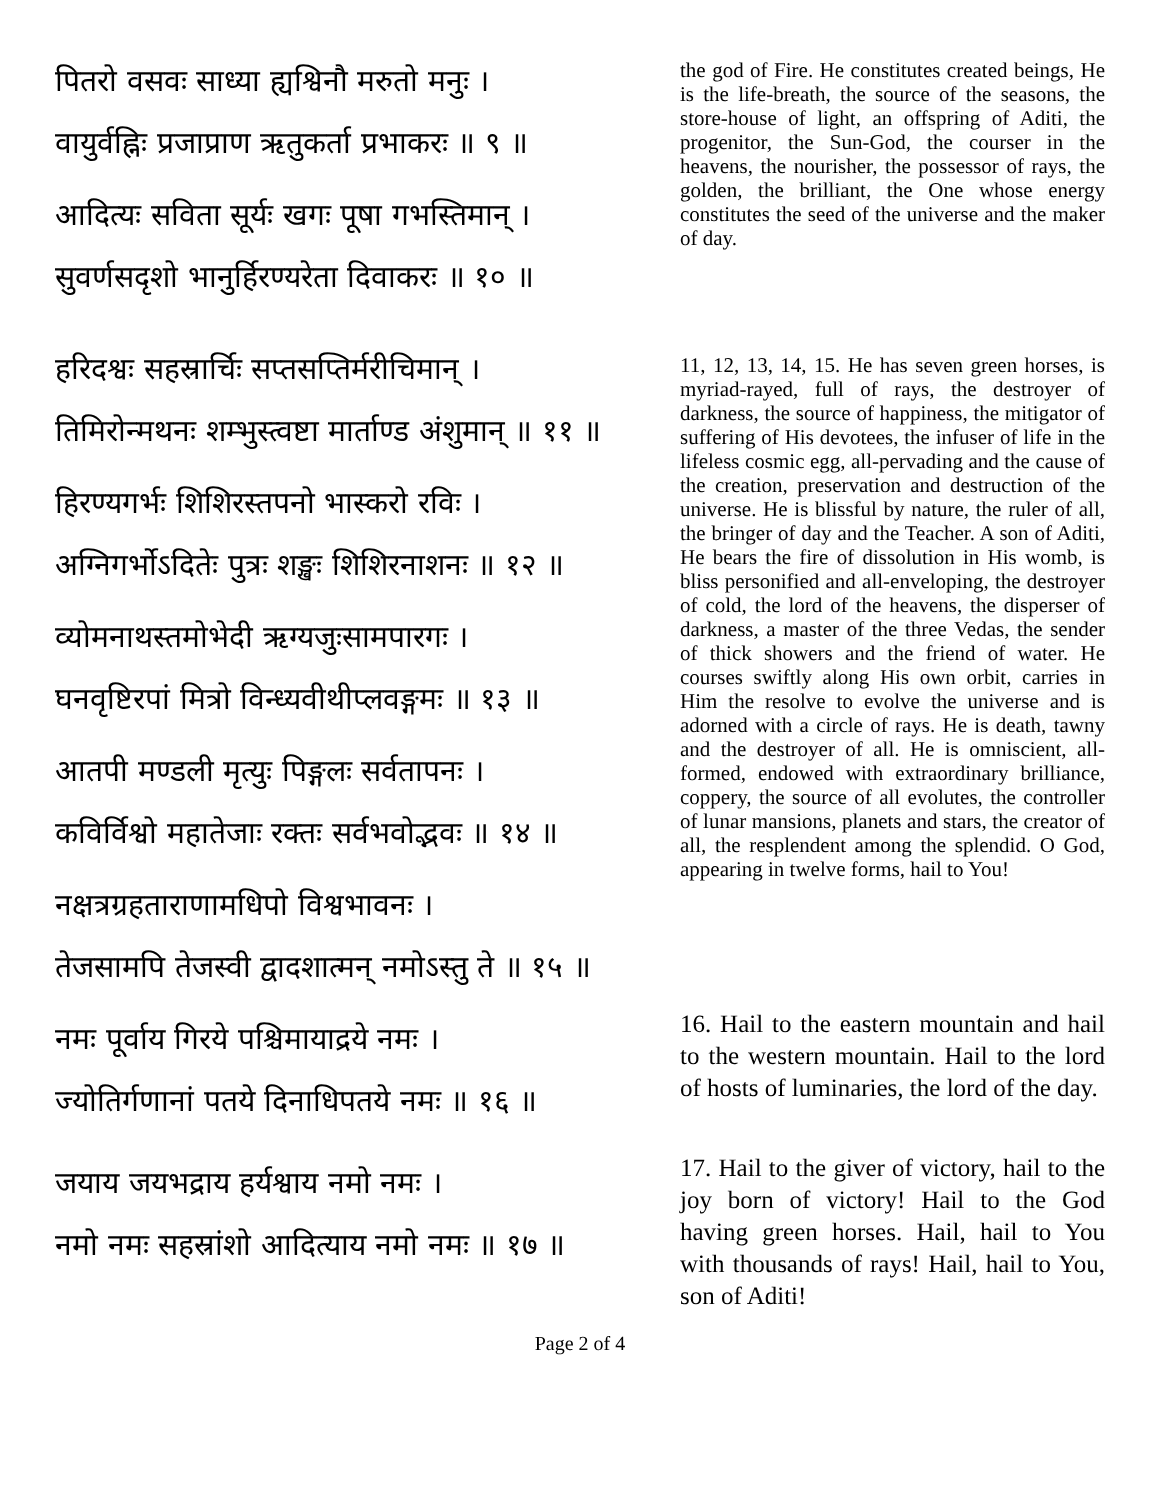पितरो वसवः साध्या ह्यश्विनौ मरुतो मनुः ।
वायुर्वह्निः प्रजाप्राण ऋतुकर्ता प्रभाकरः ॥ ९ ॥
आदित्यः सविता सूर्यः खगः पूषा गभस्तिमान् ।
सुवर्णसदृशो भानुर्हिरण्यरेता दिवाकरः ॥ १० ॥
the god of Fire. He constitutes created beings, He is the life-breath, the source of the seasons, the store-house of light, an offspring of Aditi, the progenitor, the Sun-God, the courser in the heavens, the nourisher, the possessor of rays, the golden, the brilliant, the One whose energy constitutes the seed of the universe and the maker of day.
हरिदश्वः सहस्रार्चिः सप्तसप्तिर्मरीचिमान् ।
तिमिरोन्मथनः शम्भुस्त्वष्टा मार्ताण्ड अंशुमान् ॥ ११ ॥
हिरण्यगर्भः शिशिरस्तपनो भास्करो रविः ।
अग्निगर्भोऽदितेः पुत्रः शङ्खः शिशिरनाशनः ॥ १२ ॥
व्योमनाथस्तमोभेदी ऋग्यजुःसामपारगः ।
घनवृष्टिरपां मित्रो विन्ध्यवीथीप्लवङ्गमः ॥ १३ ॥
आतपी मण्डली मृत्युः पिङ्गलः सर्वतापनः ।
कविर्विश्वो महातेजाः रक्तः सर्वभवोद्भवः ॥ १४ ॥
नक्षत्रग्रहताराणामधिपो विश्वभावनः ।
तेजसामपि तेजस्वी द्वादशात्मन् नमोऽस्तु ते ॥ १५ ॥
11, 12, 13, 14, 15. He has seven green horses, is myriad-rayed, full of rays, the destroyer of darkness, the source of happiness, the mitigator of suffering of His devotees, the infuser of life in the lifeless cosmic egg, all-pervading and the cause of the creation, preservation and destruction of the universe. He is blissful by nature, the ruler of all, the bringer of day and the Teacher. A son of Aditi, He bears the fire of dissolution in His womb, is bliss personified and all-enveloping, the destroyer of cold, the lord of the heavens, the disperser of darkness, a master of the three Vedas, the sender of thick showers and the friend of water. He courses swiftly along His own orbit, carries in Him the resolve to evolve the universe and is adorned with a circle of rays. He is death, tawny and the destroyer of all. He is omniscient, all-formed, endowed with extraordinary brilliance, coppery, the source of all evolutes, the controller of lunar mansions, planets and stars, the creator of all, the resplendent among the splendid. O God, appearing in twelve forms, hail to You!
नमः पूर्वाय गिरये पश्चिमायाद्रये नमः ।
ज्योतिर्गणानां पतये दिनाधिपतये नमः ॥ १६ ॥
16. Hail to the eastern mountain and hail to the western mountain. Hail to the lord of hosts of luminaries, the lord of the day.
जयाय जयभद्राय हर्यश्वाय नमो नमः ।
नमो नमः सहस्रांशो आदित्याय नमो नमः ॥ १७ ॥
17. Hail to the giver of victory, hail to the joy born of victory! Hail to the God having green horses. Hail, hail to You with thousands of rays! Hail, hail to You, son of Aditi!
Page 2 of 4